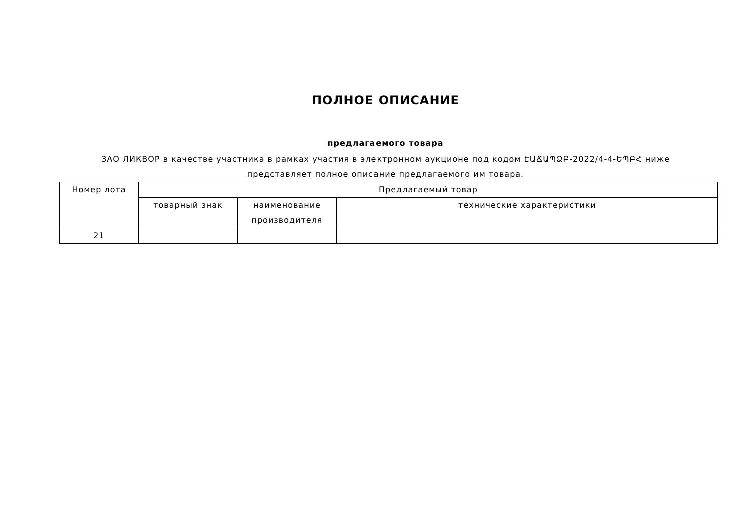ПОЛНОЕ ОПИСАНИЕ
предлагаемого товара
ЗАО ЛИКВОР в качестве участника в рамках участия в электронном аукционе под кодом ԷԱՃԱՊՁԲ-2022/4-4-ԵՊԲՀ ниже представляет полное описание предлагаемого им товара.
| Номер лота | Предлагаемый товар | | |
| --- | --- | --- | --- |
| | товарный знак | наименование производителя | технические характеристики |
| 21 | | | |